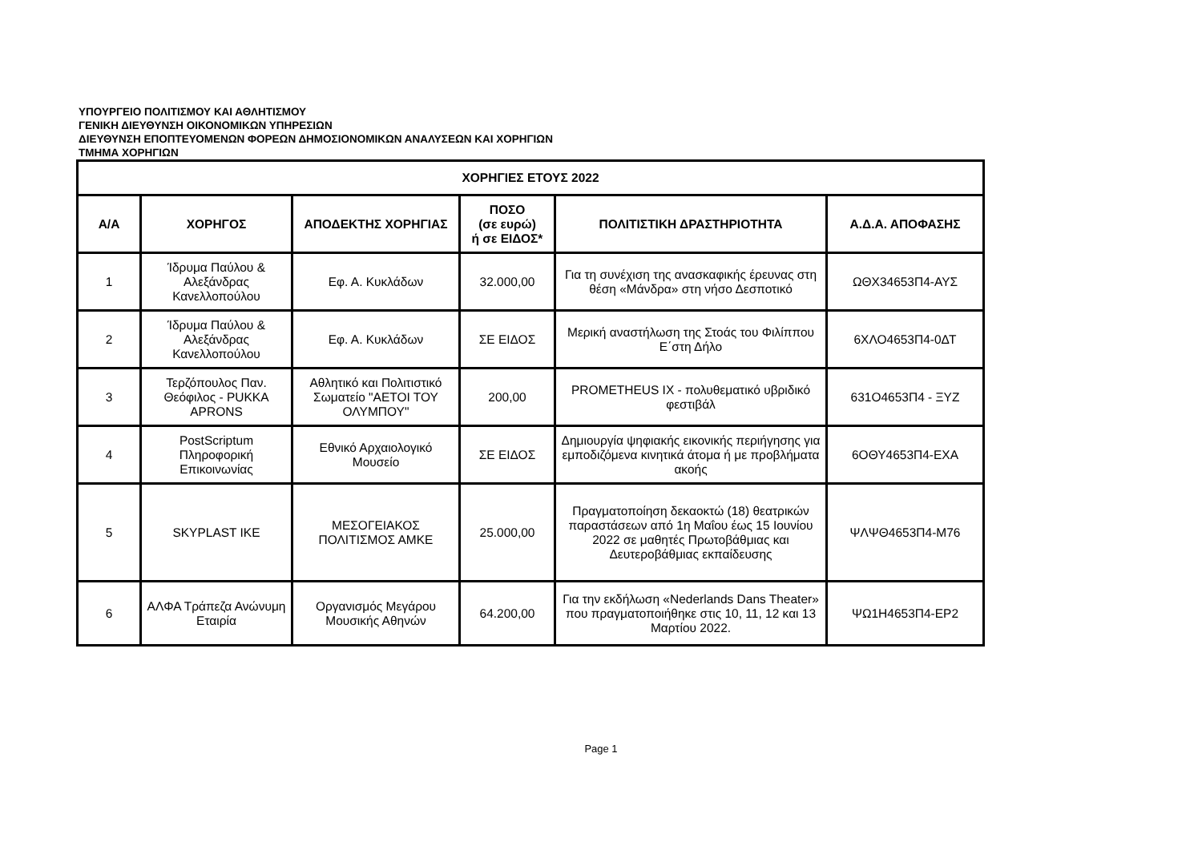ΥΠΟΥΡΓΕΙΟ ΠΟΛΙΤΙΣΜΟΥ ΚΑΙ ΑΘΛΗΤΙΣΜΟΥ
ΓΕΝΙΚΗ ΔΙΕΥΘΥΝΣΗ ΟΙΚΟΝΟΜΙΚΩΝ ΥΠΗΡΕΣΙΩΝ
ΔΙΕΥΘΥΝΣΗ ΕΠΟΠΤΕΥΟΜΕΝΩΝ ΦΟΡΕΩΝ ΔΗΜΟΣΙΟΝΟΜΙΚΩΝ ΑΝΑΛΥΣΕΩΝ ΚΑΙ ΧΟΡΗΓΙΩΝ
ΤΜΗΜΑ ΧΟΡΗΓΙΩΝ
| ΧΟΡΗΓΙΕΣ ΕΤΟΥΣ 2022 | | | | | |
| --- | --- | --- | --- | --- | --- |
| Α/Α | ΧΟΡΗΓΟΣ | ΑΠΟΔΕΚΤΗΣ ΧΟΡΗΓΙΑΣ | ΠΟΣΟ (σε ευρώ) ή σε ΕΙΔΟΣ* | ΠΟΛΙΤΙΣΤΙΚΗ ΔΡΑΣΤΗΡΙΟΤΗΤΑ | Α.Δ.Α. ΑΠΟΦΑΣΗΣ |
| 1 | Ίδρυμα Παύλου & Αλεξάνδρας Κανελλοπούλου | Εφ. Α. Κυκλάδων | 32.000,00 | Για τη συνέχιση της ανασκαφικής έρευνας στη θέση «Μάνδρα» στη νήσο Δεσποτικό | ΩΘΧ34653Π4-ΑΥΣ |
| 2 | Ίδρυμα Παύλου & Αλεξάνδρας Κανελλοπούλου | Εφ. Α. Κυκλάδων | ΣΕ ΕΙΔΟΣ | Μερική αναστήλωση της Στοάς του Φιλίππου Ε΄στη Δήλο | 6ΧΛΟ4653Π4-0ΔΤ |
| 3 | Τερζόπουλος Παν. Θεόφιλος - PUKKA APRONS | Αθλητικό και Πολιτιστικό Σωματείο "ΑΕΤΟΙ ΤΟΥ ΟΛΥΜΠΟΥ" | 200,00 | PROMETHEUS IX - πολυθεματικό υβριδικό φεστιβάλ | 631Ο4653Π4 - ΞΥΖ |
| 4 | PostScriptum Πληροφορική Επικοινωνίας | Εθνικό Αρχαιολογικό Μουσείο | ΣΕ ΕΙΔΟΣ | Δημιουργία ψηφιακής εικονικής περιήγησης για εμποδιζόμενα κινητικά άτομα ή με προβλήματα ακοής | 6ΟΘΥ4653Π4-ΕΧΑ |
| 5 | SKYPLAST IKE | ΜΕΣΟΓΕΙΑΚΟΣ ΠΟΛΙΤΙΣΜΟΣ ΑΜΚΕ | 25.000,00 | Πραγματοποίηση δεκαοκτώ (18) θεατρικών παραστάσεων από 1η Μαΐου έως 15 Ιουνίου 2022 σε μαθητές Πρωτοβάθμιας και Δευτεροβάθμιας εκπαίδευσης | ΨΛΨΘ4653Π4-Μ76 |
| 6 | ΑΛΦΑ Τράπεζα Ανώνυμη Εταιρία | Οργανισμός Μεγάρου Μουσικής Αθηνών | 64.200,00 | Για την εκδήλωση «Nederlands Dans Theater» που πραγματοποιήθηκε στις 10, 11, 12 και 13 Μαρτίου 2022. | ΨΩ1Η4653Π4-ΕΡ2 |
Page 1